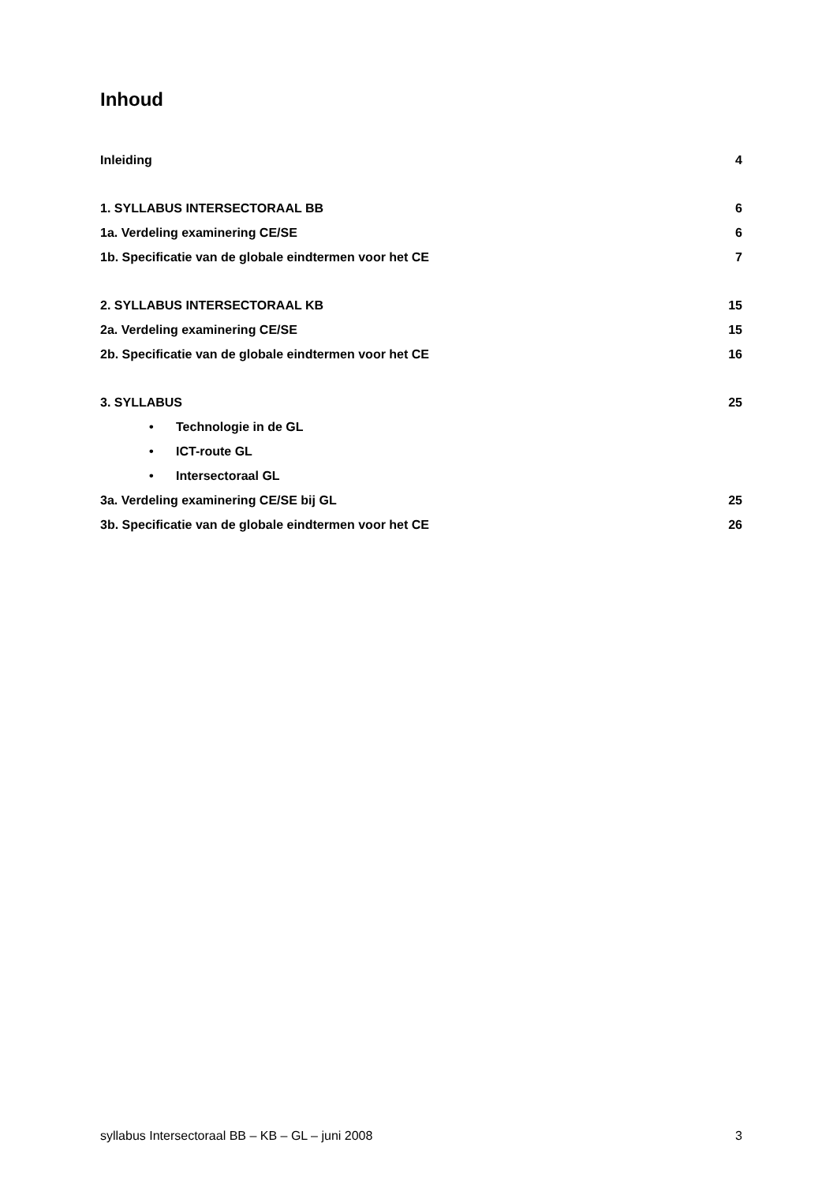Inhoud
Inleiding 4
1. SYLLABUS INTERSECTORAAL BB 6
1a. Verdeling examinering CE/SE 6
1b. Specificatie van de globale eindtermen voor het CE 7
2. SYLLABUS INTERSECTORAAL KB 15
2a. Verdeling examinering CE/SE 15
2b. Specificatie van de globale eindtermen voor het CE 16
3. SYLLABUS 25
• Technologie in de GL
• ICT-route GL
• Intersectoraal GL
3a. Verdeling examinering CE/SE bij GL 25
3b. Specificatie van de globale eindtermen voor het CE 26
syllabus Intersectoraal BB – KB – GL – juni 2008 3